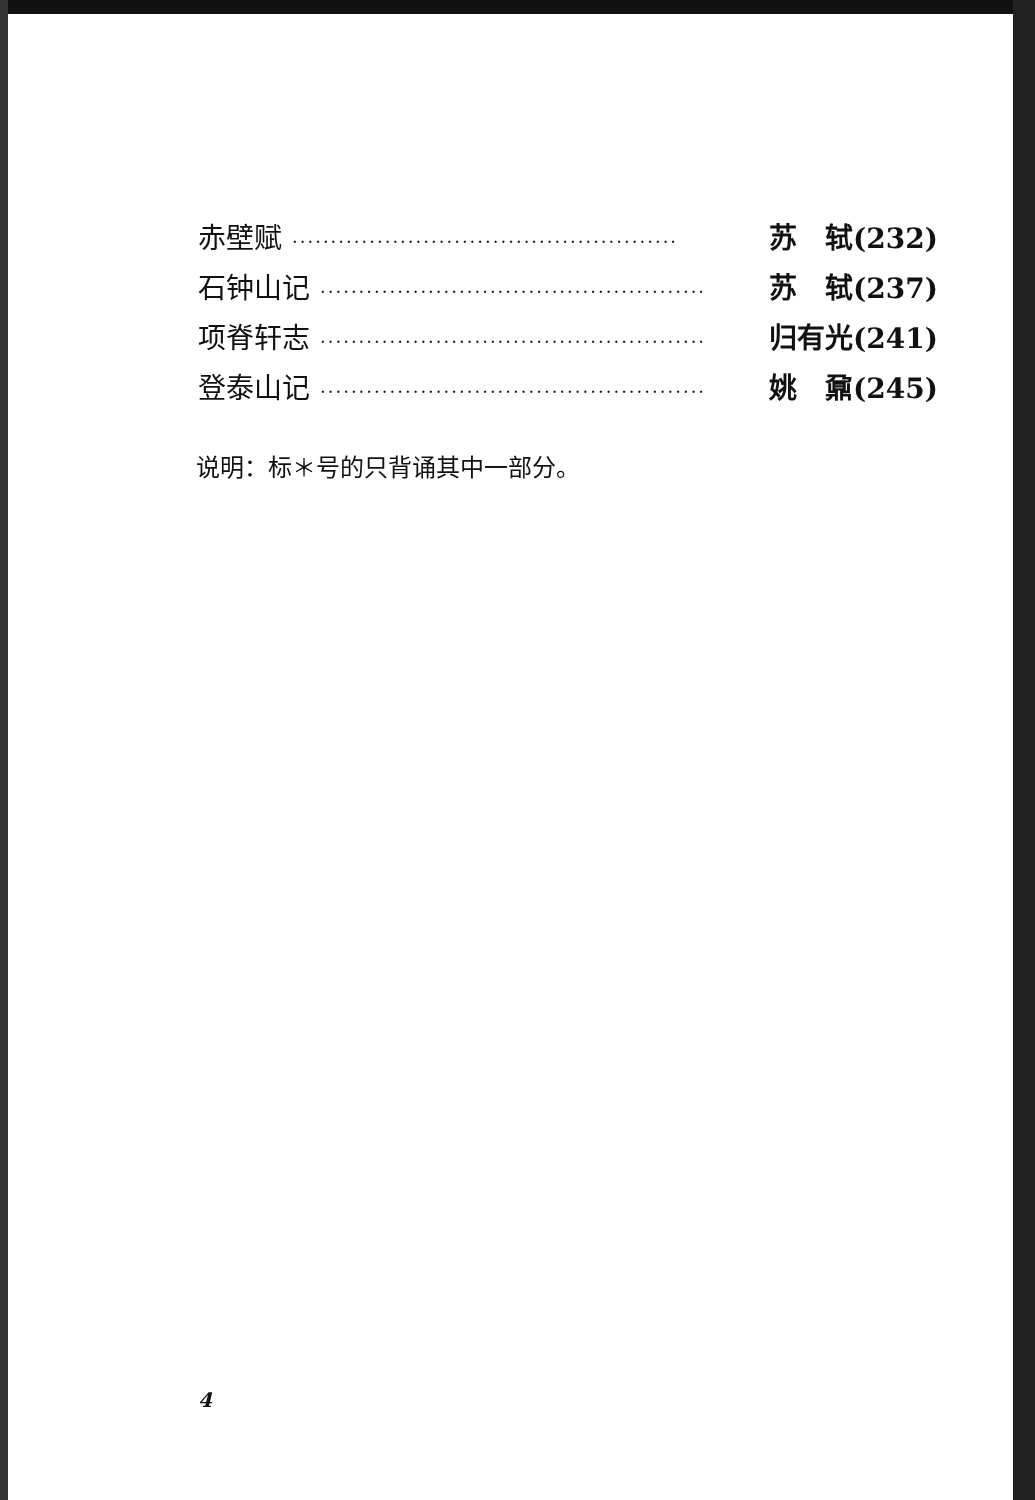赤壁赋 ·················································· 苏　轼(232)
石钟山记 ·················································· 苏　轼(237)
项脊轩志 ·················································· 归有光(241)
登泰山记 ·················································· 姚　鼐(245)
说明：标＊号的只背诵其中一部分。
4